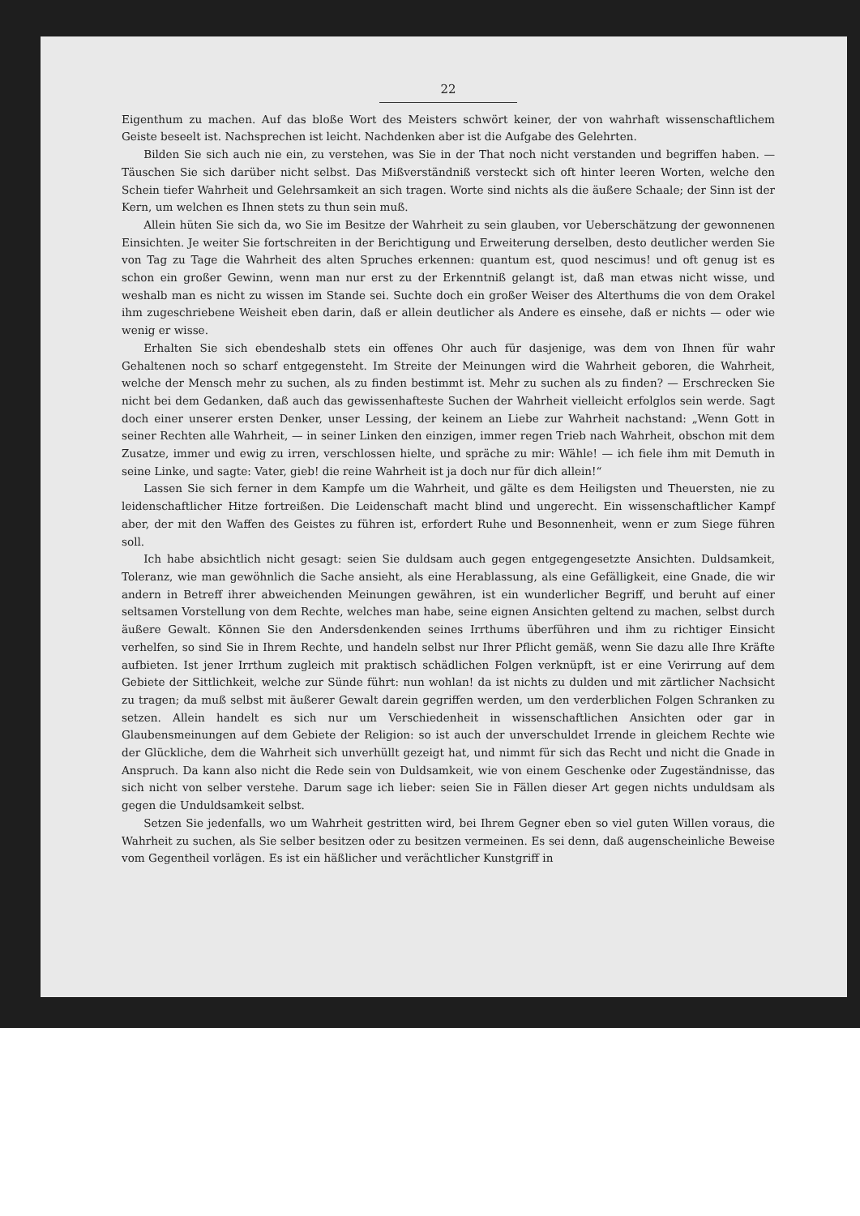22
Eigenthum zu machen. Auf das bloße Wort des Meisters schwört keiner, der von wahrhaft wissenschaftlichem Geiste beseelt ist. Nachsprechen ist leicht. Nachdenken aber ist die Aufgabe des Gelehrten.
Bilden Sie sich auch nie ein, zu verstehen, was Sie in der That noch nicht verstanden und begriffen haben. — Täuschen Sie sich darüber nicht selbst. Das Mißverständniß versteckt sich oft hinter leeren Worten, welche den Schein tiefer Wahrheit und Gelehrsamkeit an sich tragen. Worte sind nichts als die äußere Schaale; der Sinn ist der Kern, um welchen es Ihnen stets zu thun sein muß.
Allein hüten Sie sich da, wo Sie im Besitze der Wahrheit zu sein glauben, vor Ueberschätzung der gewonnenen Einsichten. Je weiter Sie fortschreiten in der Berichtigung und Erweiterung derselben, desto deutlicher werden Sie von Tag zu Tage die Wahrheit des alten Spruches erkennen: quantum est, quod nescimus! und oft genug ist es schon ein großer Gewinn, wenn man nur erst zu der Erkenntniß gelangt ist, daß man etwas nicht wisse, und weshalb man es nicht zu wissen im Stande sei. Suchte doch ein großer Weiser des Alterthums die von dem Orakel ihm zugeschriebene Weisheit eben darin, daß er allein deutlicher als Andere es einsehe, daß er nichts — oder wie wenig er wisse.
Erhalten Sie sich ebendeshalb stets ein offenes Ohr auch für dasjenige, was dem von Ihnen für wahr Gehaltenen noch so scharf entgegensteht. Im Streite der Meinungen wird die Wahrheit geboren, die Wahrheit, welche der Mensch mehr zu suchen, als zu finden bestimmt ist. Mehr zu suchen als zu finden? — Erschrecken Sie nicht bei dem Gedanken, daß auch das gewissenhafteste Suchen der Wahrheit vielleicht erfolglos sein werde. Sagt doch einer unserer ersten Denker, unser Lessing, der keinem an Liebe zur Wahrheit nachstand: „Wenn Gott in seiner Rechten alle Wahrheit, — in seiner Linken den einzigen, immer regen Trieb nach Wahrheit, obschon mit dem Zusatze, immer und ewig zu irren, verschlossen hielte, und spräche zu mir: Wähle! — ich fiele ihm mit Demuth in seine Linke, und sagte: Vater, gieb! die reine Wahrheit ist ja doch nur für dich allein!“
Lassen Sie sich ferner in dem Kampfe um die Wahrheit, und gälte es dem Heiligsten und Theuersten, nie zu leidenschaftlicher Hitze fortreißen. Die Leidenschaft macht blind und ungerecht. Ein wissenschaftlicher Kampf aber, der mit den Waffen des Geistes zu führen ist, erfordert Ruhe und Besonnenheit, wenn er zum Siege führen soll.
Ich habe absichtlich nicht gesagt: seien Sie duldsam auch gegen entgegengesetzte Ansichten. Duldsamkeit, Toleranz, wie man gewöhnlich die Sache ansieht, als eine Herablassung, als eine Gefälligkeit, eine Gnade, die wir andern in Betreff ihrer abweichenden Meinungen gewähren, ist ein wunderlicher Begriff, und beruht auf einer seltsamen Vorstellung von dem Rechte, welches man habe, seine eignen Ansichten geltend zu machen, selbst durch äußere Gewalt. Können Sie den Andersdenkenden seines Irrthums überführen und ihm zu richtiger Einsicht verhelfen, so sind Sie in Ihrem Rechte, und handeln selbst nur Ihrer Pflicht gemäß, wenn Sie dazu alle Ihre Kräfte aufbieten. Ist jener Irrthum zugleich mit praktisch schädlichen Folgen verknüpft, ist er eine Verirrung auf dem Gebiete der Sittlichkeit, welche zur Sünde führt: nun wohlan! da ist nichts zu dulden und mit zärtlicher Nachsicht zu tragen; da muß selbst mit äußerer Gewalt darein gegriffen werden, um den verderblichen Folgen Schranken zu setzen. Allein handelt es sich nur um Verschiedenheit in wissenschaftlichen Ansichten oder gar in Glaubensmeinungen auf dem Gebiete der Religion: so ist auch der unverschuldet Irrende in gleichem Rechte wie der Glückliche, dem die Wahrheit sich unverhüllt gezeigt hat, und nimmt für sich das Recht und nicht die Gnade in Anspruch. Da kann also nicht die Rede sein von Duldsamkeit, wie von einem Geschenke oder Zugeständnisse, das sich nicht von selber verstehe. Darum sage ich lieber: seien Sie in Fällen dieser Art gegen nichts unduldsam als gegen die Unduldsamkeit selbst.
Setzen Sie jedenfalls, wo um Wahrheit gestritten wird, bei Ihrem Gegner eben so viel guten Willen voraus, die Wahrheit zu suchen, als Sie selber besitzen oder zu besitzen vermeinen. Es sei denn, daß augenscheinliche Beweise vom Gegentheil vorlägen. Es ist ein häßlicher und verächtlicher Kunstgriff in